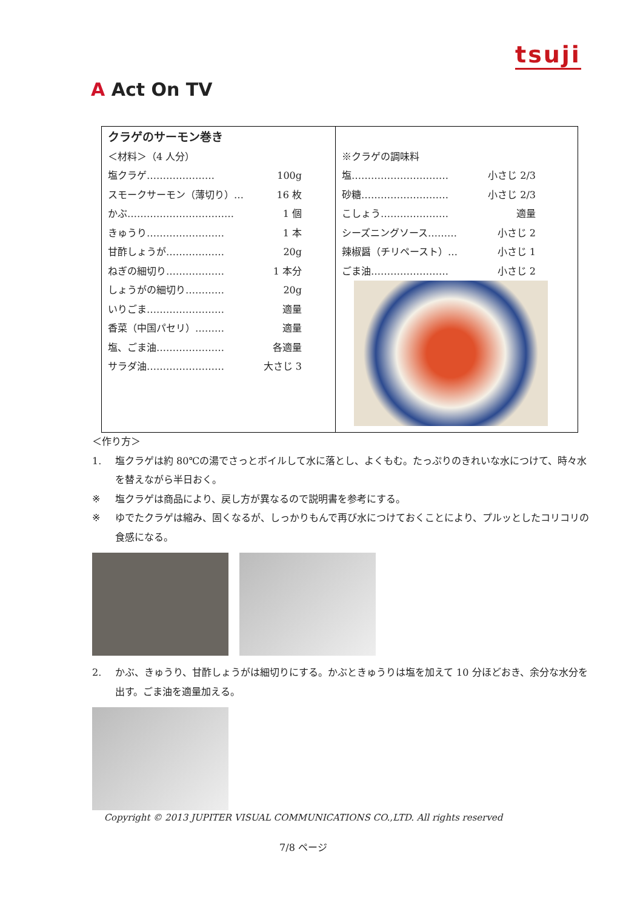tsuji
A Act On TV
| クラゲのサーモン巻き ＜材料＞（4 人分） 塩クラゲ………………… 100g スモークサーモン（薄切り）… 16 枚 かぶ…………………………… 1 個 きゅうり…………………… 1 本 甘酢しょうが……………… 20g ねぎの細切り……………… 1 本分 しょうがの細切り………… 20g いりごま…………………… 適量 香菜（中国パセリ）……… 適量 塩、ごま油………………… 各適量 サラダ油…………………… 大さじ 3 | ※クラゲの調味料 塩………………………… 小さじ 2/3 砂糖……………………… 小さじ 2/3 こしょう………………… 適量 シーズニングソース……… 小さじ 2 辣椒醤（チリペースト）… 小さじ 1 ごま油…………………… 小さじ 2 |
＜作り方＞
1. 塩クラゲは約 80℃の湯でさっとボイルして水に落とし、よくもむ。たっぷりのきれいな水につけて、時々水を替えながら半日おく。
※ 塩クラゲは商品により、戻し方が異なるので説明書を参考にする。
※ ゆでたクラゲは縮み、固くなるが、しっかりもんで再び水につけておくことにより、プルッとしたコリコリの食感になる。
2. かぶ、きゅうり、甘酢しょうがは細切りにする。かぶときゅうりは塩を加えて 10 分ほどおき、余分な水分を出す。ごま油を適量加える。
Copyright © 2013 JUPITER VISUAL COMMUNICATIONS CO.,LTD. All rights reserved
7/8 ページ